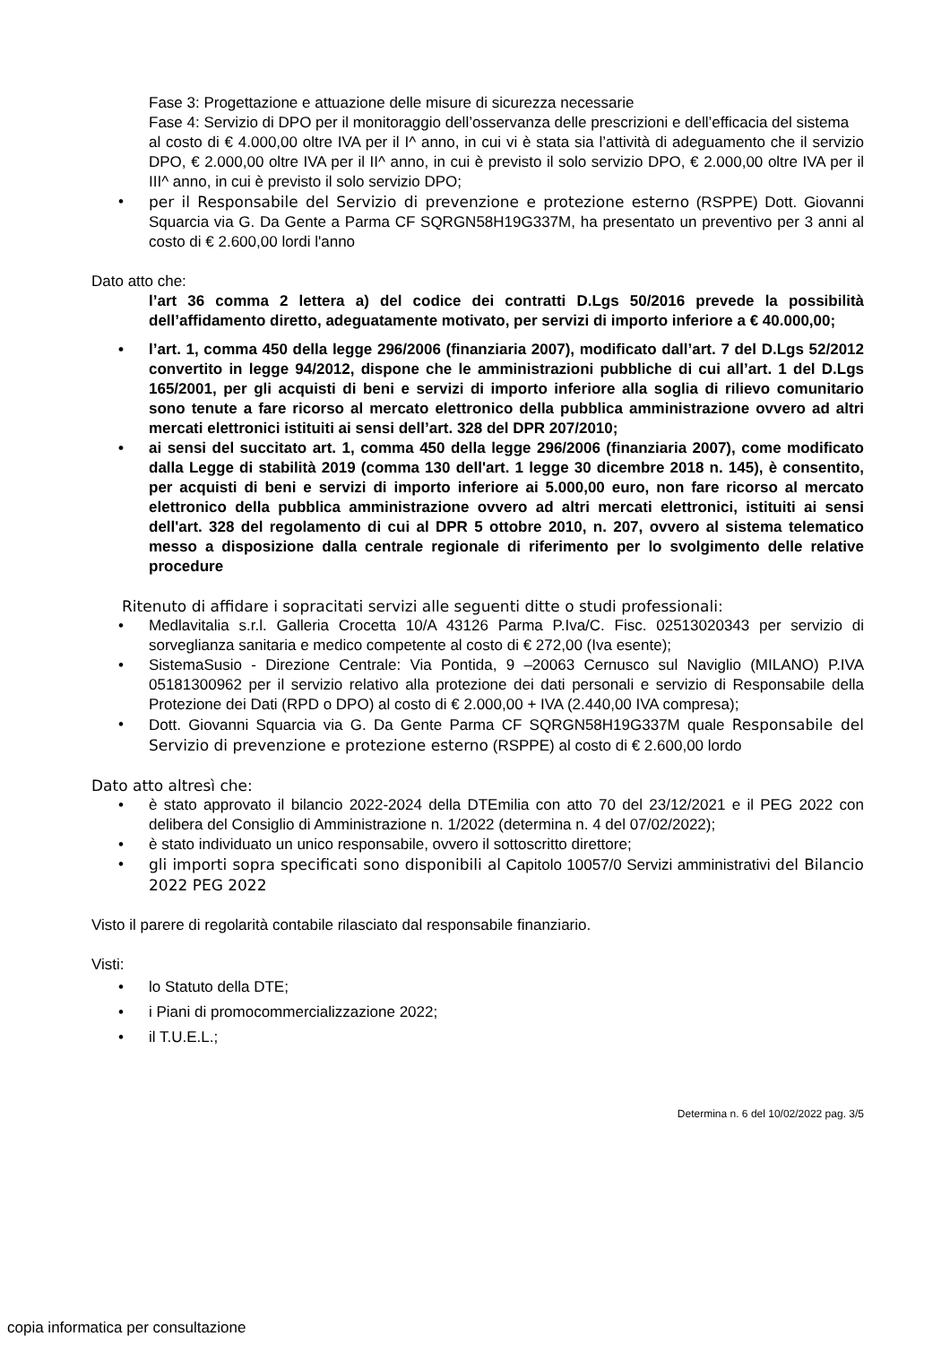Fase 3: Progettazione e attuazione delle misure di sicurezza necessarie
Fase 4: Servizio di DPO per il monitoraggio dell’osservanza delle prescrizioni e dell’efficacia del sistema
al costo di € 4.000,00 oltre IVA per il I^ anno, in cui vi è stata sia l’attività di adeguamento che il servizio DPO, € 2.000,00 oltre IVA per il II^ anno, in cui è previsto il solo servizio DPO, € 2.000,00 oltre IVA per il III^ anno, in cui è previsto il solo servizio DPO;
• per il Responsabile del Servizio di prevenzione e protezione esterno (RSPPE) Dott. Giovanni Squarcia via G. Da Gente a Parma CF SQRGN58H19G337M, ha presentato un preventivo per 3 anni al costo di € 2.600,00 lordi l'anno
Dato atto che:
l’art 36 comma 2 lettera a) del codice dei contratti D.Lgs 50/2016 prevede la possibilità dell’affidamento diretto, adeguatamente motivato, per servizi di importo inferiore a € 40.000,00;
• l’art. 1, comma 450 della legge 296/2006 (finanziaria 2007), modificato dall’art. 7 del D.Lgs 52/2012 convertito in legge 94/2012, dispone che le amministrazioni pubbliche di cui all’art. 1 del D.Lgs 165/2001, per gli acquisti di beni e servizi di importo inferiore alla soglia di rilievo comunitario sono tenute a fare ricorso al mercato elettronico della pubblica amministrazione ovvero ad altri mercati elettronici istituiti ai sensi dell’art. 328 del DPR 207/2010;
• ai sensi del succitato art. 1, comma 450 della legge 296/2006 (finanziaria 2007), come modificato dalla Legge di stabilità 2019 (comma 130 dell'art. 1 legge 30 dicembre 2018 n. 145), è consentito, per acquisti di beni e servizi di importo inferiore ai 5.000,00 euro, non fare ricorso al mercato elettronico della pubblica amministrazione ovvero ad altri mercati elettronici, istituiti ai sensi dell'art. 328 del regolamento di cui al DPR 5 ottobre 2010, n. 207, ovvero al sistema telematico messo a disposizione dalla centrale regionale di riferimento per lo svolgimento delle relative procedure
Ritenuto di affidare i sopracitati servizi alle seguenti ditte o studi professionali:
• Medlavitalia s.r.l. Galleria Crocetta 10/A 43126 Parma P.Iva/C. Fisc. 02513020343 per servizio di sorveglianza sanitaria e medico competente al costo di € 272,00 (Iva esente);
• SistemaSusio - Direzione Centrale: Via Pontida, 9 –20063 Cernusco sul Naviglio (MILANO) P.IVA 05181300962 per il servizio relativo alla protezione dei dati personali e servizio di Responsabile della Protezione dei Dati (RPD o DPO) al costo di € 2.000,00 + IVA (2.440,00 IVA compresa);
• Dott. Giovanni Squarcia via G. Da Gente Parma CF SQRGN58H19G337M quale Responsabile del Servizio di prevenzione e protezione esterno (RSPPE) al costo di € 2.600,00 lordo
Dato atto altresì che:
• è stato approvato il bilancio 2022-2024 della DTEmilia con atto 70 del 23/12/2021 e il PEG 2022 con delibera del Consiglio di Amministrazione n. 1/2022 (determina n. 4 del 07/02/2022);
• è stato individuato un unico responsabile, ovvero il sottoscritto direttore;
• gli importi sopra specificati sono disponibili al Capitolo 10057/0 Servizi amministrativi del Bilancio 2022 PEG 2022
Visto il parere di regolarità contabile rilasciato dal responsabile finanziario.
Visti:
• lo Statuto della DTE;
• i Piani di promocommercializzazione 2022;
• il T.U.E.L.;
Determina n. 6 del 10/02/2022 pag. 3/5
copia informatica per consultazione